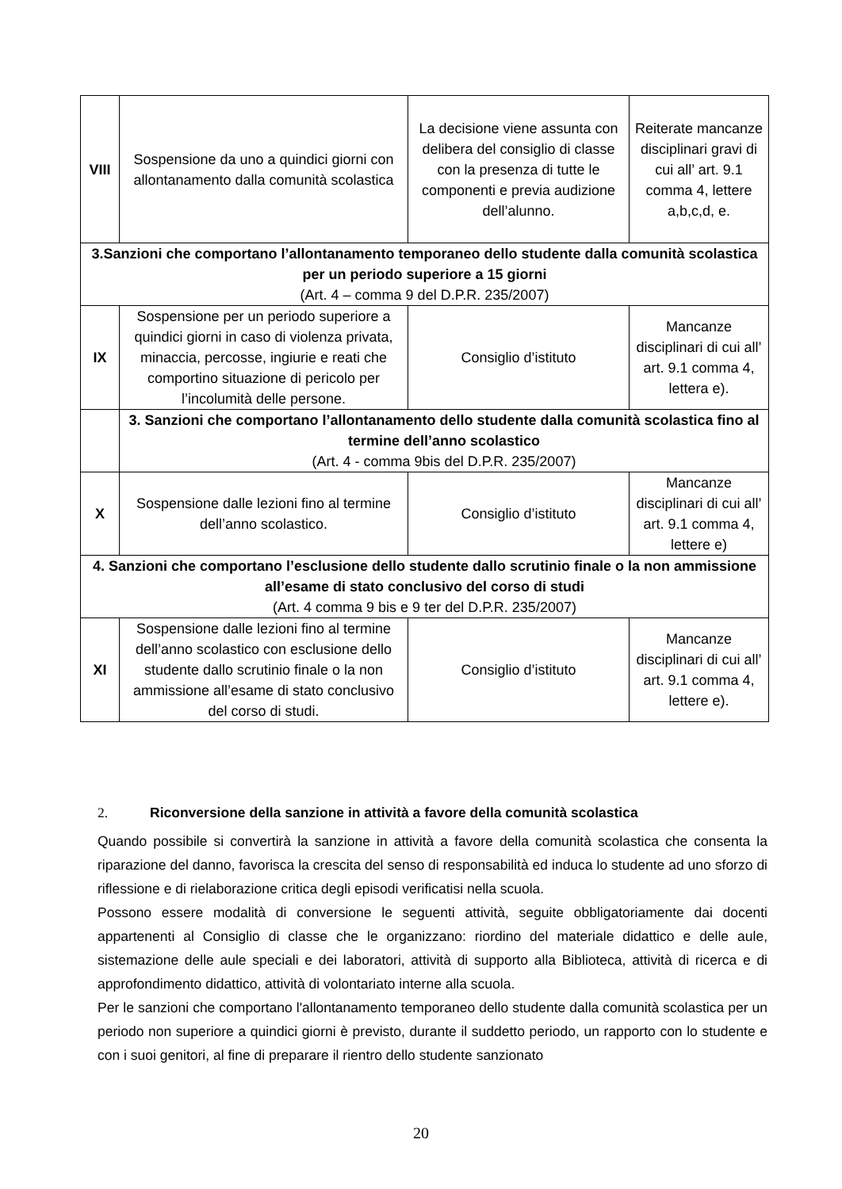| VIII | Sospensione da uno a quindici giorni con allontanamento dalla comunità scolastica | La decisione viene assunta con delibera del consiglio di classe con la presenza di tutte le componenti e previa audizione dell’alunno. | Reiterate mancanze disciplinari gravi di cui all’ art. 9.1 comma 4, lettere a,b,c,d, e. |
| 3.Sanzioni che comportano l’allontanamento temporaneo dello studente dalla comunità scolastica per un periodo superiore a 15 giorni (Art. 4 – comma 9 del D.P.R. 235/2007) | | | |
| IX | Sospensione per un periodo superiore a quindici giorni in caso di violenza privata, minaccia, percosse, ingiurie e reati che comportino situazione di pericolo per l’incolumità delle persone. | Consiglio d’istituto | Mancanze disciplinari di cui all’ art. 9.1 comma 4, lettera e). |
| | 3. Sanzioni che comportano l’allontanamento dello studente dalla comunità scolastica fino al termine dell’anno scolastico (Art. 4 - comma 9bis del D.P.R. 235/2007) | | |
| X | Sospensione dalle lezioni fino al termine dell’anno scolastico. | Consiglio d’istituto | Mancanze disciplinari di cui all’ art. 9.1 comma 4, lettere e) |
| 4. Sanzioni che comportano l’esclusione dello studente dallo scrutinio finale o la non ammissione all’esame di stato conclusivo del corso di studi (Art. 4 comma 9 bis e 9 ter del D.P.R. 235/2007) | | | |
| XI | Sospensione dalle lezioni fino al termine dell’anno scolastico con esclusione dello studente dallo scrutinio finale o la non ammissione all’esame di stato conclusivo del corso di studi. | Consiglio d’istituto | Mancanze disciplinari di cui all’ art. 9.1 comma 4, lettere e). |
2. Riconversione della sanzione in attività a favore della comunità scolastica
Quando possibile si convertirà la sanzione in attività a favore della comunità scolastica che consenta la riparazione del danno, favorisca la crescita del senso di responsabilità ed induca lo studente ad uno sforzo di riflessione e di rielaborazione critica degli episodi verificatisi nella scuola.
Possono essere modalità di conversione le seguenti attività, seguite obbligatoriamente dai docenti appartenenti al Consiglio di classe che le organizzano: riordino del materiale didattico e delle aule, sistemazione delle aule speciali e dei laboratori, attività di supporto alla Biblioteca, attività di ricerca e di approfondimento didattico, attività di volontariato interne alla scuola.
Per le sanzioni che comportano l'allontanamento temporaneo dello studente dalla comunità scolastica per un periodo non superiore a quindici giorni è previsto, durante il suddetto periodo, un rapporto con lo studente e con i suoi genitori, al fine di preparare il rientro dello studente sanzionato
20